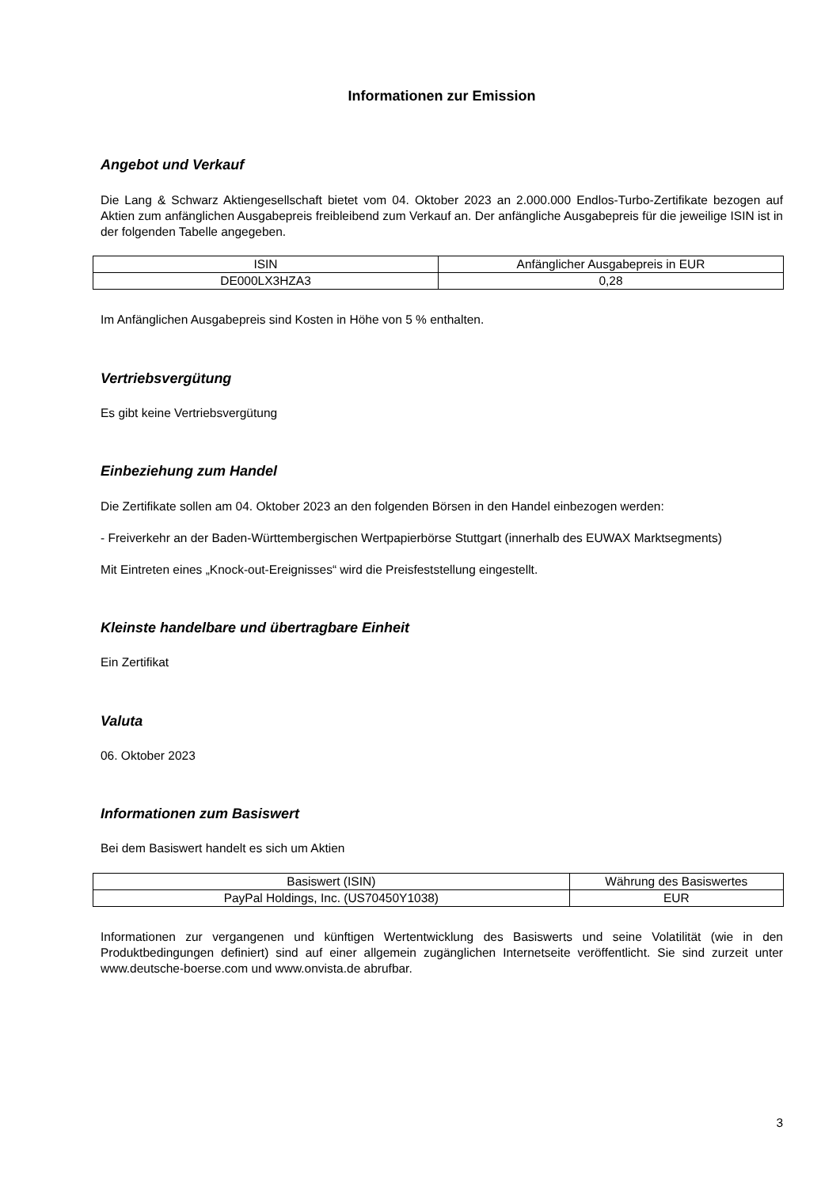Informationen zur Emission
Angebot und Verkauf
Die Lang & Schwarz Aktiengesellschaft bietet vom 04. Oktober 2023 an 2.000.000 Endlos-Turbo-Zertifikate bezogen auf Aktien zum anfänglichen Ausgabepreis freibleibend zum Verkauf an. Der anfängliche Ausgabepreis für die jeweilige ISIN ist in der folgenden Tabelle angegeben.
| ISIN | Anfänglicher Ausgabepreis in EUR |
| --- | --- |
| DE000LX3HZA3 | 0,28 |
Im Anfänglichen Ausgabepreis sind Kosten in Höhe von 5 % enthalten.
Vertriebsvergütung
Es gibt keine Vertriebsvergütung
Einbeziehung zum Handel
Die Zertifikate sollen am 04. Oktober 2023 an den folgenden Börsen in den Handel einbezogen werden:
- Freiverkehr an der Baden-Württembergischen Wertpapierbörse Stuttgart (innerhalb des EUWAX Marktsegments)
Mit Eintreten eines „Knock-out-Ereignisses“ wird die Preisfeststellung eingestellt.
Kleinste handelbare und übertragbare Einheit
Ein Zertifikat
Valuta
06. Oktober 2023
Informationen zum Basiswert
Bei dem Basiswert handelt es sich um Aktien
| Basiswert (ISIN) | Währung des Basiswertes |
| --- | --- |
| PayPal Holdings, Inc. (US70450Y1038) | EUR |
Informationen zur vergangenen und künftigen Wertentwicklung des Basiswerts und seine Volatilität (wie in den Produktbedingungen definiert) sind auf einer allgemein zugänglichen Internetseite veröffentlicht. Sie sind zurzeit unter www.deutsche-boerse.com und www.onvista.de abrufbar.
3